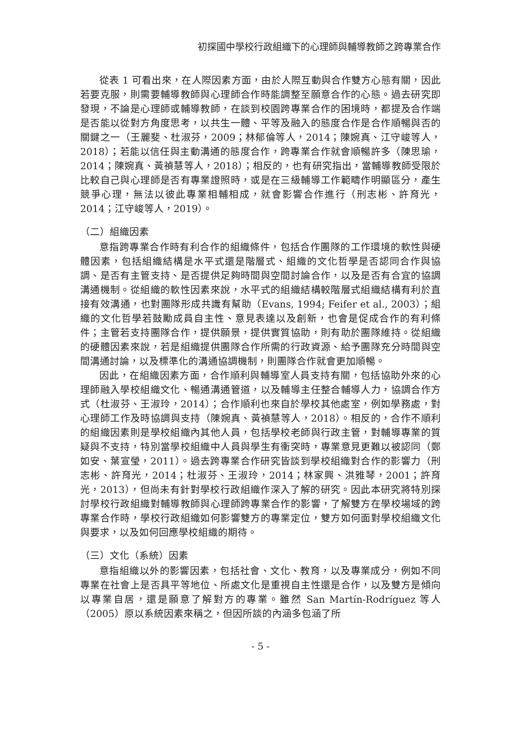初探國中學校行政組織下的心理師與輔導教師之跨專業合作
從表 1 可看出來，在人際因素方面，由於人際互動與合作雙方心態有關，因此若要克服，則需要輔導教師與心理師合作時能調整至願意合作的心態。過去研究即發現，不論是心理師或輔導教師，在談到校園跨專業合作的困境時，都提及合作端是否能以從對方角度思考，以共生一體、平等及融入的態度合作是合作順暢與否的關鍵之一（王麗斐、杜淑芬，2009；林郁倫等人，2014；陳婉真、江守峻等人，2018）；若能以信任與主動溝通的態度合作，跨專業合作就會順暢許多（陳思瑜，2014；陳婉真、黃禎慧等人，2018）；相反的，也有研究指出，當輔導教師受限於比較自己與心理師是否有專業證照時，或是在三級輔導工作範疇作明顯區分，產生競爭心理，無法以彼此專業相輔相成，就會影響合作進行（刑志彬、許育光，2014；江守峻等人，2019）。
（二）組織因素
意指跨專業合作時有利合作的組織條件，包括合作團隊的工作環境的軟性與硬體因素，包括組織結構是水平式還是階層式、組織的文化哲學是否認同合作與協調、是否有主管支持、是否提供足夠時間與空間討論合作，以及是否有合宜的協調溝通機制。從組織的軟性因素來說，水平式的組織結構較階層式組織結構有利於直接有效溝通，也對團隊形成共識有幫助（Evans, 1994; Feifer et al., 2003）；組織的文化哲學若鼓勵成員自主性、意見表達以及創新，也會是促成合作的有利條件；主管若支持團隊合作，提供願景，提供實質協助，則有助於團隊維持。從組織的硬體因素來說，若是組織提供團隊合作所需的行政資源、給予團隊充分時間與空間溝通討論，以及標準化的溝通協調機制，則團隊合作就會更加順暢。
因此，在組織因素方面，合作順利與輔導室人員支持有關，包括協助外來的心理師融入學校組織文化、暢通溝通管道，以及輔導主任整合輔導人力，協調合作方式（杜淑芬、王淑玲，2014）；合作順利也來自於學校其他處室，例如學務處，對心理師工作及時協調與支持（陳婉真、黃禎慧等人，2018）。相反的，合作不順利的組織因素則是學校組織內其他人員，包括學校老師與行政主管，對輔導專業的質疑與不支持，特別當學校組織中人員與學生有衝突時，專業意見更難以被認同（鄭如安、葉宣瑩，2011）。過去跨專業合作研究皆談到學校組織對合作的影響力（刑志彬、許育光，2014；杜淑芬、王淑玲，2014；林家興、洪雅琴，2001；許育光，2013），但尚未有針對學校行政組織作深入了解的研究。因此本研究將特別探討學校行政組織對輔導教師與心理師跨專業合作的影響，了解雙方在學校場域的跨專業合作時，學校行政組織如何影響雙方的專業定位，雙方如何面對學校組織文化與要求，以及如何回應學校組織的期待。
（三）文化（系統）因素
意指組織以外的影響因素，包括社會、文化、教育，以及專業成分，例如不同專業在社會上是否具平等地位、所處文化是重視自主性還是合作，以及雙方是傾向以專業自居，還是願意了解對方的專業。雖然 San Martín-Rodríguez 等人（2005）原以系統因素來稱之，但因所談的內涵多包涵了所
- 5 -